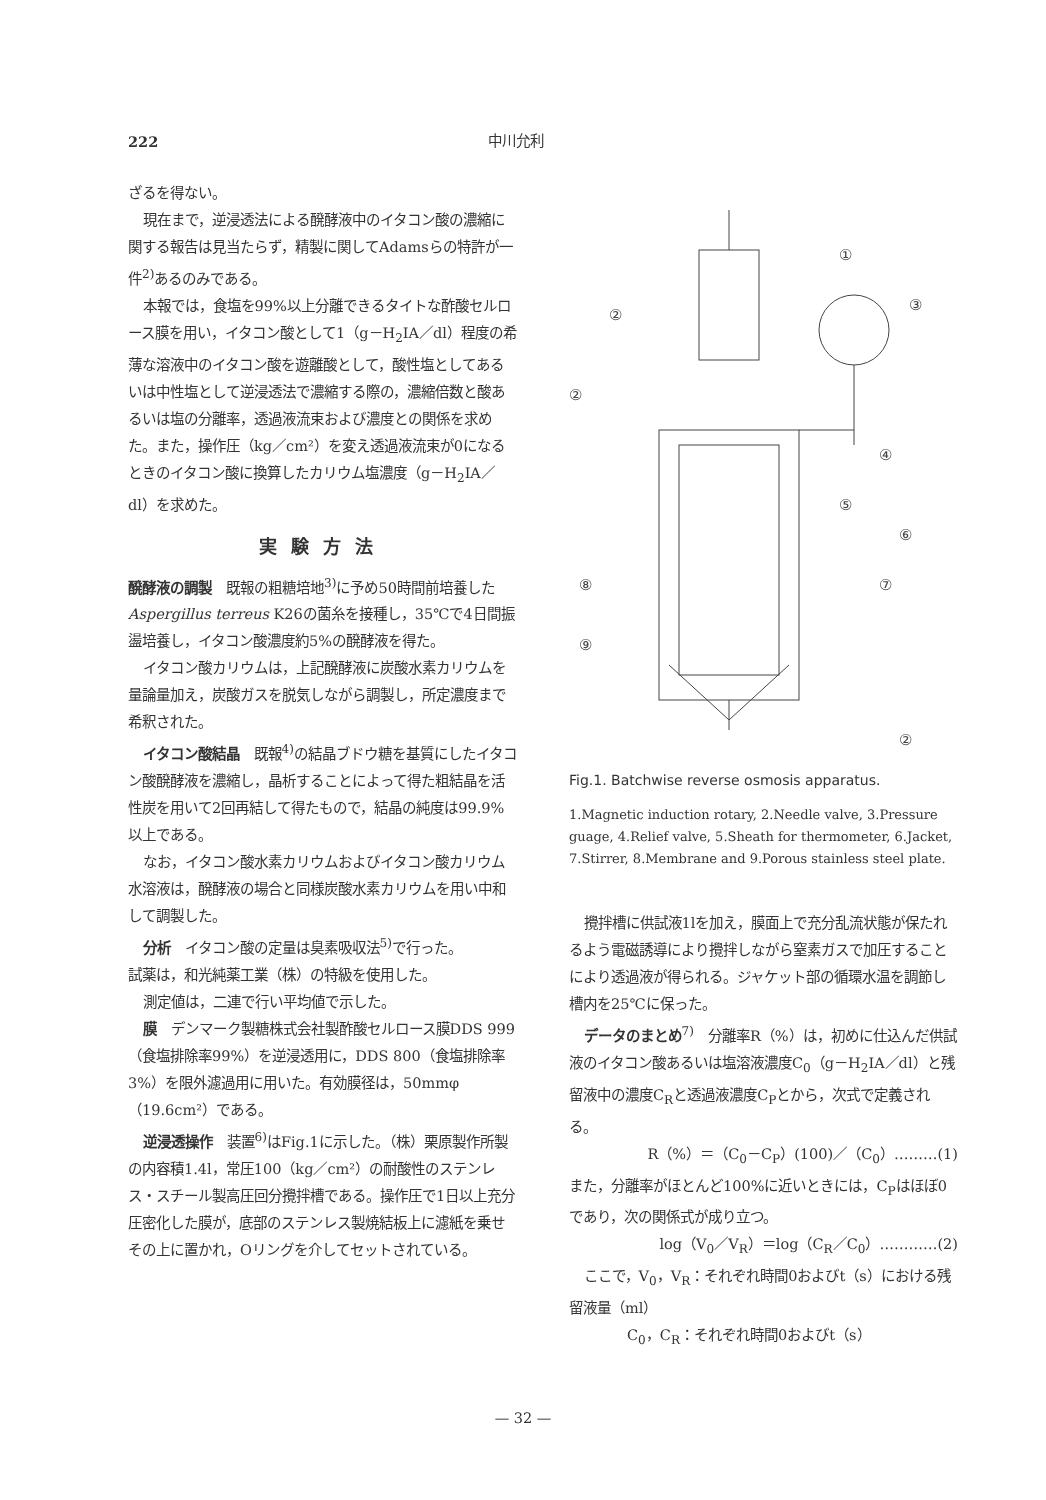222 中川允利
ざるを得ない。
現在まで，逆浸透法による醗酵液中のイタコン酸の濃縮に関する報告は見当たらず，精製に関してAdamsらの特許が一件<sup>2)</sup>あるのみである。
本報では，食塩を99%以上分離できるタイトな酢酸セルロース膜を用い，イタコン酸として1（g－H<sub>2</sub>IA／dl）程度の希薄な溶液中のイタコン酸を遊離酸として，酸性塩としてあるいは中性塩として逆浸透法で濃縮する際の，濃縮倍数と酸あるいは塩の分離率，透過液流束および濃度との関係を求めた。また，操作圧（kg／cm²）を変え透過液流束が0になるときのイタコン酸に換算したカリウム塩濃度（g－H<sub>2</sub>IA／dl）を求めた。
実験方法
醗酵液の調製　既報の粗糖培地<sup>3)</sup>に予め50時間前培養したAspergillus terreus K26の菌糸を接種し，35℃で4日間振盪培養し，イタコン酸濃度約5%の醗酵液を得た。
イタコン酸カリウムは，上記醗酵液に炭酸水素カリウムを量論量加え，炭酸ガスを脱気しながら調製し，所定濃度まで希釈された。
イタコン酸結晶　既報<sup>4)</sup>の結晶ブドウ糖を基質にしたイタコン酸醗酵液を濃縮し，晶析することによって得た粗結晶を活性炭を用いて2回再結して得たもので，結晶の純度は99.9%以上である。
なお，イタコン酸水素カリウムおよびイタコン酸カリウム水溶液は，醗酵液の場合と同様炭酸水素カリウムを用い中和して調製した。
分析　イタコン酸の定量は臭素吸収法<sup>5)</sup>で行った。
試薬は，和光純薬工業（株）の特級を使用した。
測定値は，二連で行い平均値で示した。
膜　デンマーク製糖株式会社製酢酸セルロース膜DDS 999（食塩排除率99%）を逆浸透用に，DDS 800（食塩排除率3%）を限外濾過用に用いた。有効膜径は，50mmφ（19.6cm²）である。
逆浸透操作　装置<sup>6)</sup>はFig.1に示した。（株）栗原製作所製の内容積1.4l，常圧100（kg／cm²）の耐酸性のステンレス・スチール製高圧回分攪拌槽である。操作圧で1日以上充分圧密化した膜が，底部のステンレス製焼結板上に濾紙を乗せその上に置かれ，Oリングを介してセットされている。
①
③
④
⑤
⑥
⑦
⑧
⑨
②
②
②
Fig.1. Batchwise reverse osmosis apparatus.
1.Magnetic induction rotary, 2.Needle valve, 3.Pressure guage, 4.Relief valve, 5.Sheath for thermometer, 6.Jacket, 7.Stirrer, 8.Membrane and 9.Porous stainless steel plate.
攪拌槽に供試液1lを加え，膜面上で充分乱流状態が保たれるよう電磁誘導により攪拌しながら窒素ガスで加圧することにより透過液が得られる。ジャケット部の循環水温を調節し槽内を25℃に保った。
データのまとめ<sup>7)</sup>　分離率R（%）は，初めに仕込んだ供試液のイタコン酸あるいは塩溶液濃度C<sub>0</sub>（g－H<sub>2</sub>IA／dl）と残留液中の濃度C<sub>R</sub>と透過液濃度C<sub>P</sub>とから，次式で定義される。
R（%）＝（C<sub>0</sub>－C<sub>P</sub>）(100)／（C<sub>0</sub>）………(1)
また，分離率がほとんど100%に近いときには，C<sub>P</sub>はほぼ0であり，次の関係式が成り立つ。
log（V<sub>0</sub>／V<sub>R</sub>）＝log（C<sub>R</sub>／C<sub>0</sub>）…………(2)
ここで，V<sub>0</sub>，V<sub>R</sub>：それぞれ時間0およびt（s）における残留液量（ml）
C<sub>0</sub>，C<sub>R</sub>：それぞれ時間0およびt（s）
— 32 —